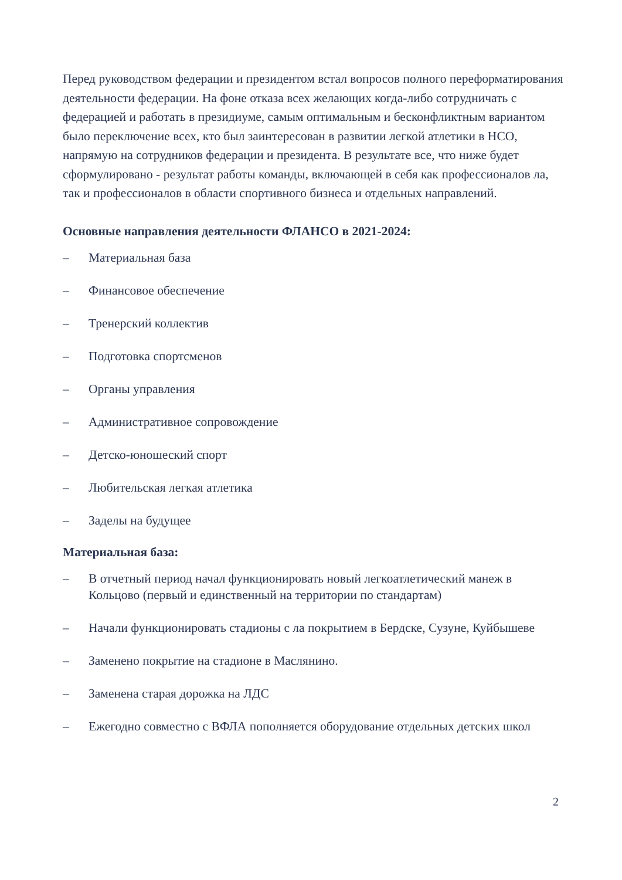Перед руководством федерации и президентом встал вопросов полного переформатирования деятельности федерации. На фоне отказа всех желающих когда-либо сотрудничать с федерацией и работать в президиуме, самым оптимальным и бесконфликтным вариантом было переключение всех, кто был заинтересован в развитии легкой атлетики в НСО, напрямую на сотрудников федерации и президента. В результате все, что ниже будет сформулировано - результат работы команды, включающей в себя как профессионалов ла, так и профессионалов в области спортивного бизнеса и отдельных направлений.
Основные направления деятельности ФЛАНСО в 2021-2024:
– Материальная база
– Финансовое обеспечение
– Тренерский коллектив
– Подготовка спортсменов
– Органы управления
– Административное сопровождение
– Детско-юношеский спорт
– Любительская легкая атлетика
– Заделы на будущее
Материальная база:
– В отчетный период начал функционировать новый легкоатлетический манеж в Кольцово (первый и единственный на территории по стандартам)
– Начали функционировать стадионы с ла покрытием в Бердске, Сузуне, Куйбышеве
– Заменено покрытие на стадионе в Маслянино.
– Заменена старая дорожка на ЛДС
– Ежегодно совместно с ВФЛА пополняется оборудование отдельных детских школ
2